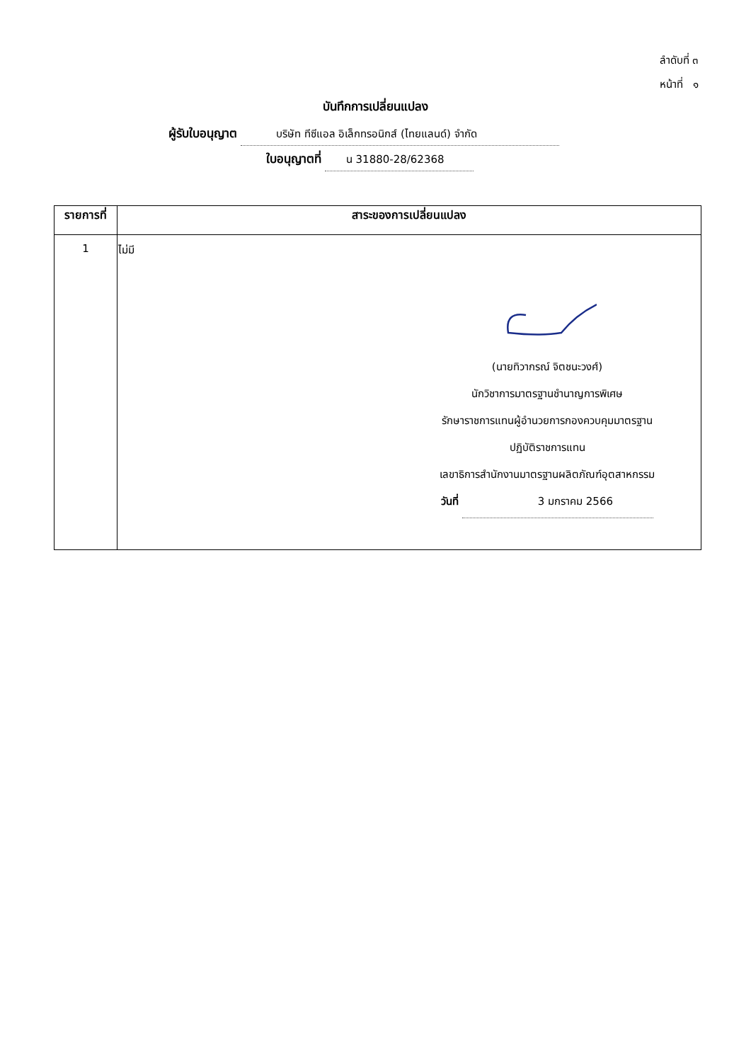ลำดับที่ ๓
หน้าที่ ๑
บันทึกการเปลี่ยนแปลง
ผู้รับใบอนุญาต บริษัท ทีซีแอล อิเล็กทรอนิกส์ (ไทยแลนด์) จำกัด
ใบอนุญาตที่ น 31880-28/62368
| รายการที่ | สาระของการเปลี่ยนแปลง |
| --- | --- |
| 1 | ไม่มี (นายทิวากรณ์ จิตชนะวงศ์) นักวิชาการมาตรฐานชำนาญการพิเศษ รักษาราชการแทนผู้อำนวยการกองควบคุมมาตรฐาน ปฏิบัติราชการแทน เลขาธิการสำนักงานมาตรฐานผลิตภัณฑ์อุตสาหกรรม วันที่ 3 มกราคม 2566 |